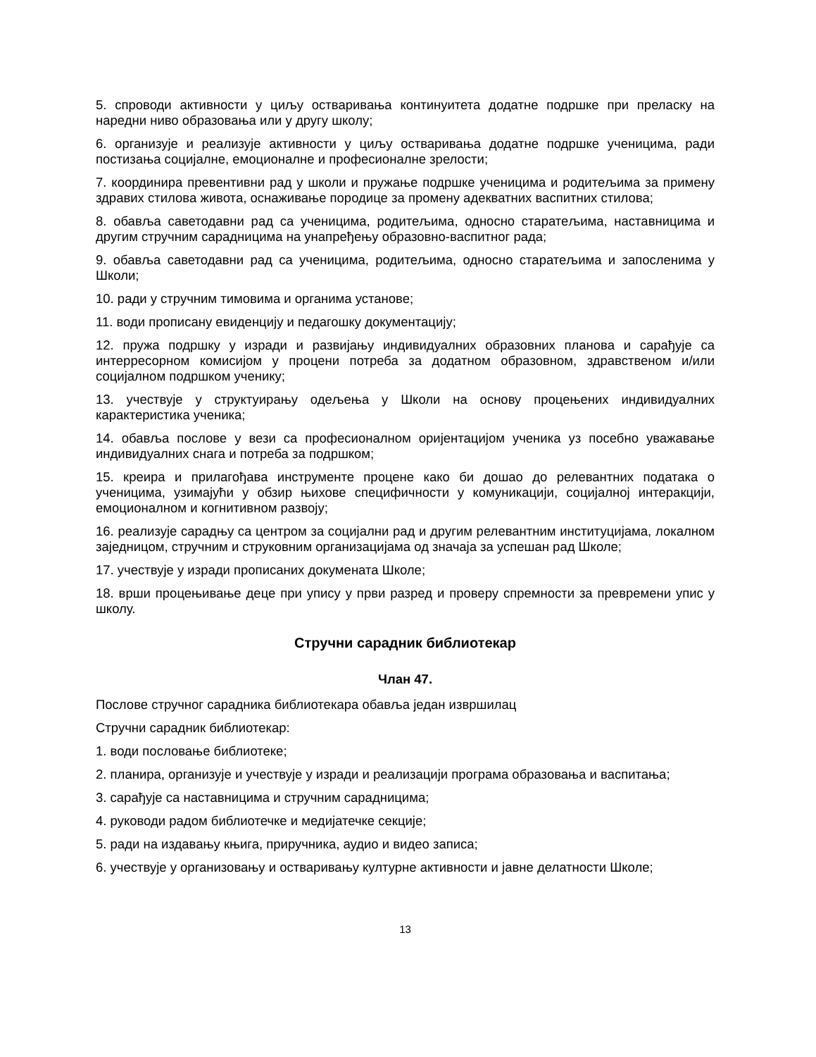5. спроводи активности у циљу остваривања континуитета додатне подршке при преласку на наредни ниво образовања или у другу школу;
6. организује и реализује активности у циљу остваривања додатне подршке ученицима, ради постизања социјалне, емоционалне и професионалне зрелости;
7. координира превентивни рад у школи и пружање подршке ученицима и родитељима за примену здравих стилова живота, оснаживање породице за промену адекватних васпитних стилова;
8. обавља саветодавни рад са ученицима, родитељима, односно старатељима, наставницима и другим стручним сарадницима на унапређењу образовно-васпитног рада;
9. обавља саветодавни рад са ученицима, родитељима, односно старатељима и запосленима у Школи;
10. ради у стручним тимовима и органима установе;
11. води прописану евиденцију и педагошку документацију;
12. пружа подршку у изради и развијању индивидуалних образовних планова и сарађује са интерресорном комисијом у процени потреба за додатном образовном, здравственом и/или социјалном подршком ученику;
13. учествује у структуирању одељења у Школи на основу процењених индивидуалних карактеристика ученика;
14. обавља послове у вези са професионалном оријентацијом ученика уз посебно уважавање индивидуалних снага и потреба за подршком;
15. креира и прилагођава инструменте процене како би дошао до релевантних података о ученицима, узимајући у обзир њихове специфичности у комуникацији, социјалној интеракцији, емоционалном и когнитивном развоју;
16. реализује сарадњу са центром за социјални рад и другим релевантним институцијама, локалном заједницом, стручним и струковним организацијама од значаја за успешан рад Школе;
17. учествује у изради прописаних докумената Школе;
18. врши процењивање деце при упису у први разред и проверу спремности за превремени упис у школу.
Стручни сарадник библиотекар
Члан 47.
Послове стручног сарадника библиотекара обавља један извршилац
Стручни сарадник библиотекар:
1. води пословање библиотеке;
2. планира, организује и учествује у изради и реализацији програма образовања и васпитања;
3. сарађује са наставницима и стручним сарадницима;
4. руководи радом библиотечке и медијатечке секције;
5. ради на издавању књига, приручника, аудио и видео записа;
6. учествује у организовању и остваривању културне активности и јавне делатности Школе;
13